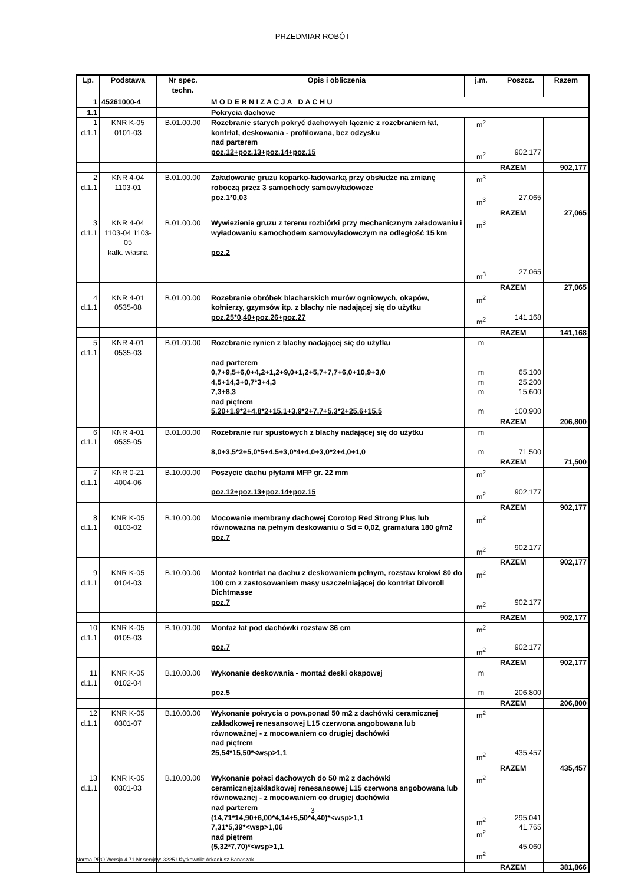PRZEDMIAR ROBÓT
| Lp. | Podstawa | Nr spec. techn. | Opis i obliczenia | j.m. | Poszcz. | Razem |
| --- | --- | --- | --- | --- | --- | --- |
| 1 | 45261000-4 | | M O D E R N I Z A C J A D A C H U | | | |
| 1.1 | | | Pokrycia dachowe | | | |
| 1 d.1.1 | KNR K-05 0101-03 | B.01.00.00 | Rozebranie starych pokryć dachowych łącznie z rozebraniem łat, kontrłat, deskowania - profilowana, bez odzysku nad parterem poz.12+poz.13+poz.14+poz.15 | m<sup>2</sup> m<sup>2</sup> | 902,177 | |
| | | | | | RAZEM | 902,177 |
| 2 d.1.1 | KNR 4-04 1103-01 | B.01.00.00 | Załadowanie gruzu koparko-ładowarką przy obsłudze na zmianę roboczą przez 3 samochody samowyładowcze poz.1*0,03 | m<sup>3</sup> m<sup>3</sup> | 27,065 | |
| | | | | | RAZEM | 27,065 |
| 3 d.1.1 | KNR 4-04 1103-04 1103-05 kalk. własna | B.01.00.00 | Wywiezienie gruzu z terenu rozbiórki przy mechanicznym załadowaniu i wyładowaniu samochodem samowyładowczym na odległość 15 km poz.2 | m<sup>3</sup> m<sup>3</sup> | 27,065 | |
| | | | | | RAZEM | 27,065 |
| 4 d.1.1 | KNR 4-01 0535-08 | B.01.00.00 | Rozebranie obróbek blacharskich murów ogniowych, okapów, kołnierzy, gzymsów itp. z blachy nie nadającej się do użytku poz.25*0,40+poz.26+poz.27 | m<sup>2</sup> m<sup>2</sup> | 141,168 | |
| | | | | | RAZEM | 141,168 |
| 5 d.1.1 | KNR 4-01 0535-03 | B.01.00.00 | Rozebranie rynien z blachy nadającej się do użytku nad parterem 0,7+9,5+6,0+4,2+1,2+9,0+1,2+5,7+7,7+6,0+10,9+3,0 4,5+14,3+0,7*3+4,3 7,3+8,3 nad piętrem 5,20+1,9*2+4,8*2+15,1+3,9*2+7,7+5,3*2+25,6+15,5 | m m m m m | 65,100 25,200 15,600 100,900 | |
| | | | | | RAZEM | 206,800 |
| 6 d.1.1 | KNR 4-01 0535-05 | B.01.00.00 | Rozebranie rur spustowych z blachy nadającej się do użytku 8,0+3,5*2+5,0*5+4,5+3,0*4+4,0+3,0*2+4,0+1,0 | m m | 71,500 | |
| | | | | | RAZEM | 71,500 |
| 7 d.1.1 | KNR 0-21 4004-06 | B.10.00.00 | Poszycie dachu płytami MFP gr. 22 mm poz.12+poz.13+poz.14+poz.15 | m<sup>2</sup> m<sup>2</sup> | 902,177 | |
| | | | | | RAZEM | 902,177 |
| 8 d.1.1 | KNR K-05 0103-02 | B.10.00.00 | Mocowanie membrany dachowej Corotop Red Strong Plus lub równoważna na pełnym deskowaniu o Sd = 0,02, gramatura 180 g/m2 poz.7 | m<sup>2</sup> m<sup>2</sup> | 902,177 | |
| | | | | | RAZEM | 902,177 |
| 9 d.1.1 | KNR K-05 0104-03 | B.10.00.00 | Montaż kontrłat na dachu z deskowaniem pełnym, rozstaw krokwi 80 do 100 cm z zastosowaniem masy uszczelniającej do kontrłat Divoroll Dichtmasse poz.7 | m<sup>2</sup> m<sup>2</sup> | 902,177 | |
| | | | | | RAZEM | 902,177 |
| 10 d.1.1 | KNR K-05 0105-03 | B.10.00.00 | Montaż łat pod dachówki rozstaw 36 cm poz.7 | m<sup>2</sup> m<sup>2</sup> | 902,177 | |
| | | | | | RAZEM | 902,177 |
| 11 d.1.1 | KNR K-05 0102-04 | B.10.00.00 | Wykonanie deskowania - montaż deski okapowej poz.5 | m m | 206,800 | |
| | | | | | RAZEM | 206,800 |
| 12 d.1.1 | KNR K-05 0301-07 | B.10.00.00 | Wykonanie pokrycia o pow.ponad 50 m2 z dachówki ceramicznej zakładkowej renesansowej L15 czerwona angobowana lub równoważnej - z mocowaniem co drugiej dachówki nad piętrem 25,54*15,50*<wsp>1,1 | m<sup>2</sup> m<sup>2</sup> | 435,457 | |
| | | | | | RAZEM | 435,457 |
| 13 d.1.1 | KNR K-05 0301-03 | B.10.00.00 | Wykonanie połaci dachowych do 50 m2 z dachówki ceramicznejzakładkowej renesansowej L15 czerwona angobowana lub równoważnej - z mocowaniem co drugiej dachówki nad parterem (14,71*14,90+6,00*4,14+5,50*4,40)*<wsp>1,1 7,31*5,39*<wsp>1,06 nad piętrem (5,32*7,70)*<wsp>1,1 | m<sup>2</sup> m<sup>2</sup> m<sup>2</sup> m<sup>2</sup> | 295,041 41,765 45,060 | |
| | | | | | RAZEM | 381,866 |
- 3 -
Norma PRO Wersja 4.71 Nr seryjny: 3225 Użytkownik: Arkadiusz Banaszak